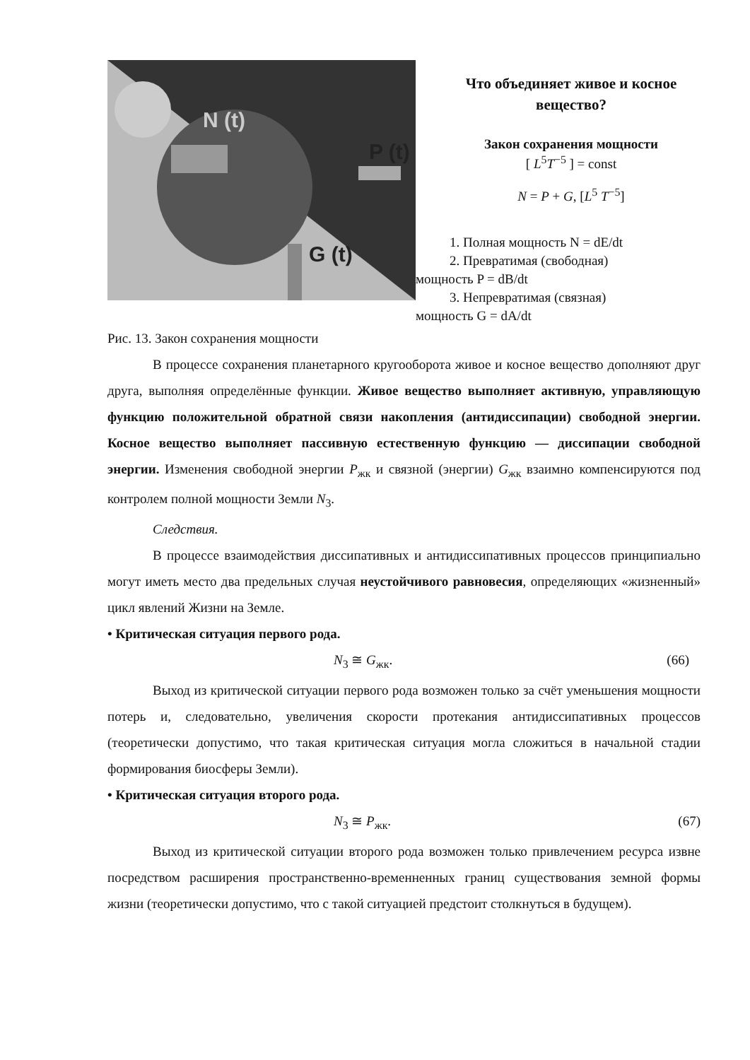N (t)
P (t)
G (t)
Что объединяет живое и косное вещество?
Закон сохранения мощности
[ L<sup>5</sup>T<sup>−5</sup> ] = const
N = P + G, [L<sup>5</sup> T<sup>−5</sup>]
1. Полная мощность N = dE/dt
2. Превратимая (свободная)
мощность P = dB/dt
3. Непревратимая (связная)
мощность G = dA/dt
Рис. 13. Закон сохранения мощности
В процессе сохранения планетарного кругооборота живое и косное вещество дополняют друг друга, выполняя определённые функции. Живое вещество выполняет активную, управляющую функцию положительной обратной связи накопления (антидиссипации) свободной энергии. Косное вещество выполняет пассивную естественную функцию — диссипации свободной энергии. Изменения свободной энергии P<sub>жк</sub> и связной (энергии) G<sub>жк</sub> взаимно компенсируются под контролем полной мощности Земли N<sub>3</sub>.
Следствия.
В процессе взаимодействия диссипативных и антидиссипативных процессов принципиально могут иметь место два предельных случая неустойчивого равновесия, определяющих «жизненный» цикл явлений Жизни на Земле.
• Критическая ситуация первого рода.
N<sub>3</sub> ≅ G<sub>жк</sub>. (66)
Выход из критической ситуации первого рода возможен только за счёт уменьшения мощности потерь и, следовательно, увеличения скорости протекания антидиссипативных процессов (теоретически допустимо, что такая критическая ситуация могла сложиться в начальной стадии формирования биосферы Земли).
• Критическая ситуация второго рода.
N<sub>3</sub> ≅ P<sub>жк</sub>. (67)
Выход из критической ситуации второго рода возможен только привлечением ресурса извне посредством расширения пространственно-временненных границ существования земной формы жизни (теоретически допустимо, что с такой ситуацией предстоит столкнуться в будущем).